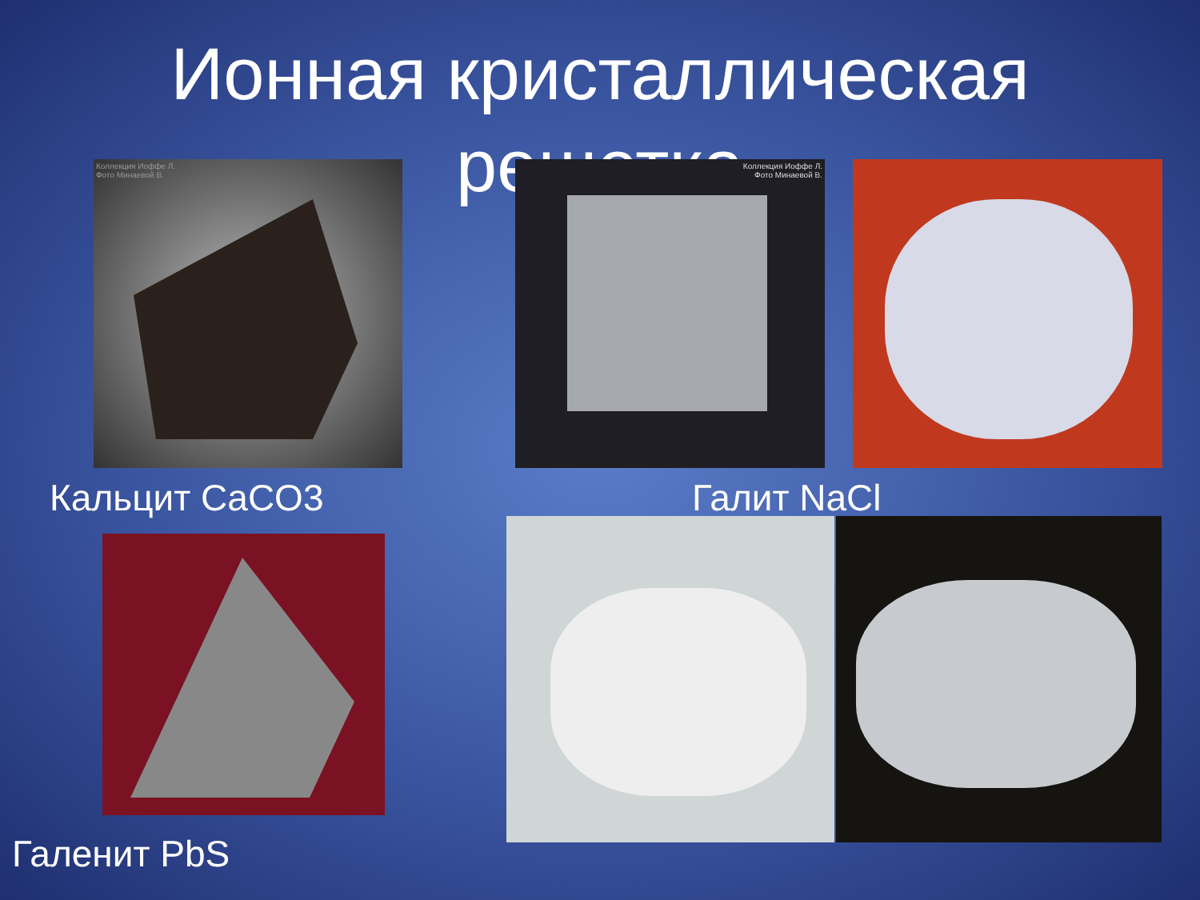Ионная кристаллическая
решетка
Коллекция Иоффе Л.
Фото Минаевой В.
Коллекция Иоффе Л.
Фото Минаевой В.
Кальцит CaCO3 Галит NaCl
Галенит PbS